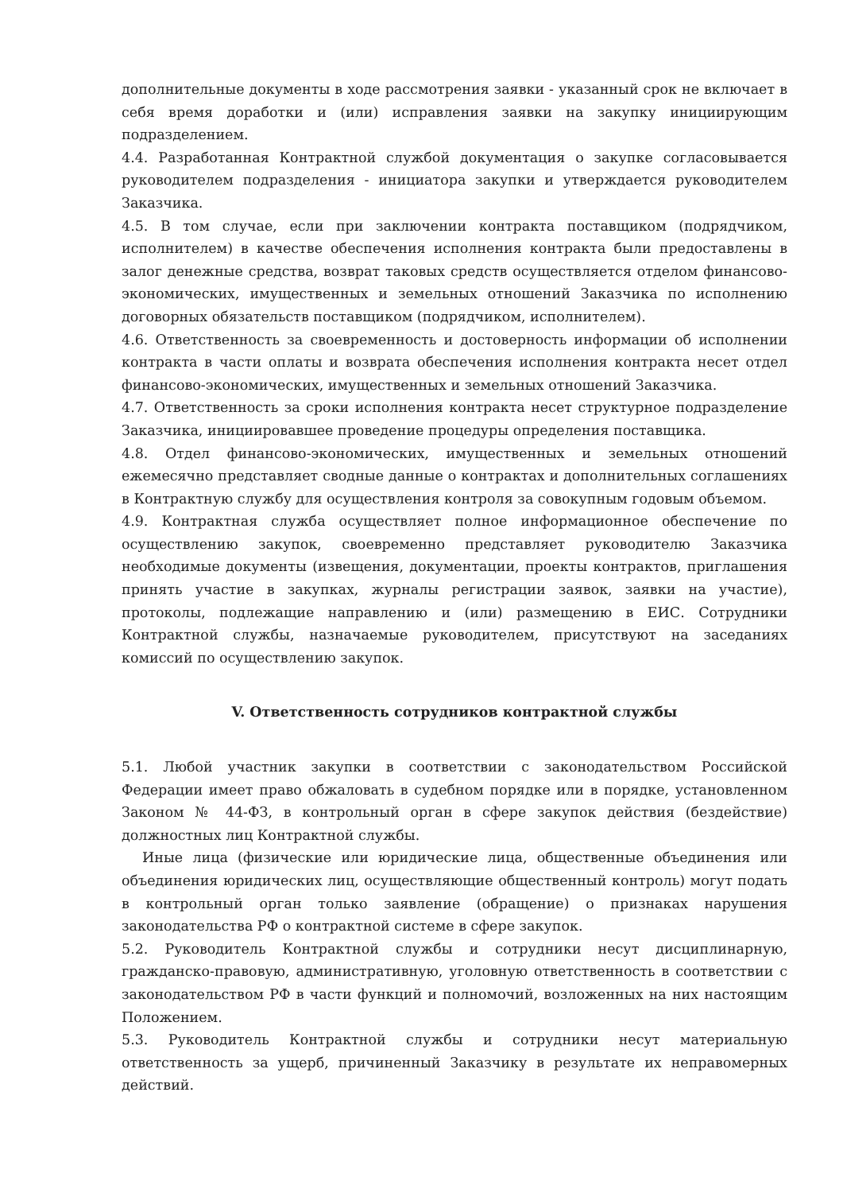дополнительные документы в ходе рассмотрения заявки - указанный срок не включает в себя время доработки и (или) исправления заявки на закупку инициирующим подразделением.
4.4. Разработанная Контрактной службой документация о закупке согласовывается руководителем подразделения - инициатора закупки и утверждается руководителем Заказчика.
4.5. В том случае, если при заключении контракта поставщиком (подрядчиком, исполнителем) в качестве обеспечения исполнения контракта были предоставлены в залог денежные средства, возврат таковых средств осуществляется отделом финансово-экономических, имущественных и земельных отношений Заказчика по исполнению договорных обязательств поставщиком (подрядчиком, исполнителем).
4.6. Ответственность за своевременность и достоверность информации об исполнении контракта в части оплаты и возврата обеспечения исполнения контракта несет отдел финансово-экономических, имущественных и земельных отношений Заказчика.
4.7. Ответственность за сроки исполнения контракта несет структурное подразделение Заказчика, инициировавшее проведение процедуры определения поставщика.
4.8. Отдел финансово-экономических, имущественных и земельных отношений ежемесячно представляет сводные данные о контрактах и дополнительных соглашениях в Контрактную службу для осуществления контроля за совокупным годовым объемом.
4.9. Контрактная служба осуществляет полное информационное обеспечение по осуществлению закупок, своевременно представляет руководителю Заказчика необходимые документы (извещения, документации, проекты контрактов, приглашения принять участие в закупках, журналы регистрации заявок, заявки на участие), протоколы, подлежащие направлению и (или) размещению в ЕИС. Сотрудники Контрактной службы, назначаемые руководителем, присутствуют на заседаниях комиссий по осуществлению закупок.
V. Ответственность сотрудников контрактной службы
5.1. Любой участник закупки в соответствии с законодательством Российской Федерации имеет право обжаловать в судебном порядке или в порядке, установленном Законом № 44-ФЗ, в контрольный орган в сфере закупок действия (бездействие) должностных лиц Контрактной службы.
Иные лица (физические или юридические лица, общественные объединения или объединения юридических лиц, осуществляющие общественный контроль) могут подать в контрольный орган только заявление (обращение) о признаках нарушения законодательства РФ о контрактной системе в сфере закупок.
5.2. Руководитель Контрактной службы и сотрудники несут дисциплинарную, гражданско-правовую, административную, уголовную ответственность в соответствии с законодательством РФ в части функций и полномочий, возложенных на них настоящим Положением.
5.3. Руководитель Контрактной службы и сотрудники несут материальную ответственность за ущерб, причиненный Заказчику в результате их неправомерных действий.